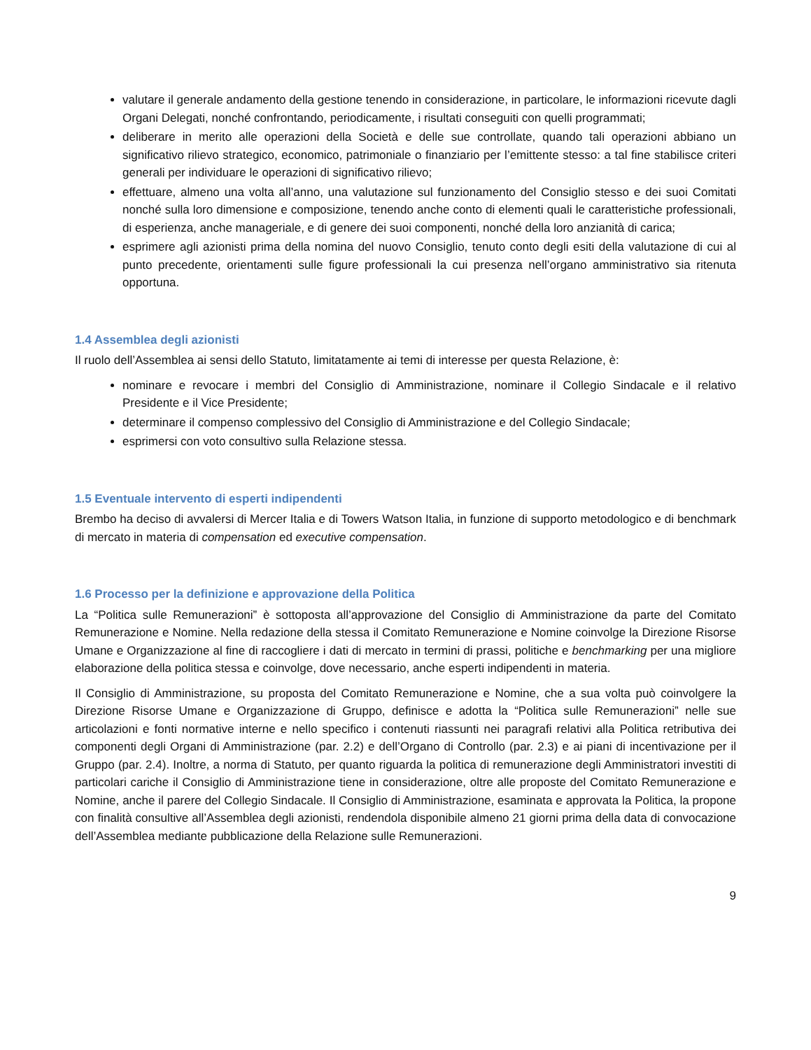valutare il generale andamento della gestione tenendo in considerazione, in particolare, le informazioni ricevute dagli Organi Delegati, nonché confrontando, periodicamente, i risultati conseguiti con quelli programmati;
deliberare in merito alle operazioni della Società e delle sue controllate, quando tali operazioni abbiano un significativo rilievo strategico, economico, patrimoniale o finanziario per l’emittente stesso: a tal fine stabilisce criteri generali per individuare le operazioni di significativo rilievo;
effettuare, almeno una volta all’anno, una valutazione sul funzionamento del Consiglio stesso e dei suoi Comitati nonché sulla loro dimensione e composizione, tenendo anche conto di elementi quali le caratteristiche professionali, di esperienza, anche manageriale, e di genere dei suoi componenti, nonché della loro anzianità di carica;
esprimere agli azionisti prima della nomina del nuovo Consiglio, tenuto conto degli esiti della valutazione di cui al punto precedente, orientamenti sulle figure professionali la cui presenza nell’organo amministrativo sia ritenuta opportuna.
1.4 Assemblea degli azionisti
Il ruolo dell’Assemblea ai sensi dello Statuto, limitatamente ai temi di interesse per questa Relazione, è:
nominare e revocare i membri del Consiglio di Amministrazione, nominare il Collegio Sindacale e il relativo Presidente e il Vice Presidente;
determinare il compenso complessivo del Consiglio di Amministrazione e del Collegio Sindacale;
esprimersi con voto consultivo sulla Relazione stessa.
1.5 Eventuale intervento di esperti indipendenti
Brembo ha deciso di avvalersi di Mercer Italia e di Towers Watson Italia, in funzione di supporto metodologico e di benchmark di mercato in materia di compensation ed executive compensation.
1.6 Processo per la definizione e approvazione della Politica
La “Politica sulle Remunerazioni” è sottoposta all’approvazione del Consiglio di Amministrazione da parte del Comitato Remunerazione e Nomine. Nella redazione della stessa il Comitato Remunerazione e Nomine coinvolge la Direzione Risorse Umane e Organizzazione al fine di raccogliere i dati di mercato in termini di prassi, politiche e benchmarking per una migliore elaborazione della politica stessa e coinvolge, dove necessario, anche esperti indipendenti in materia.
Il Consiglio di Amministrazione, su proposta del Comitato Remunerazione e Nomine, che a sua volta può coinvolgere la Direzione Risorse Umane e Organizzazione di Gruppo, definisce e adotta la “Politica sulle Remunerazioni” nelle sue articolazioni e fonti normative interne e nello specifico i contenuti riassunti nei paragrafi relativi alla Politica retributiva dei componenti degli Organi di Amministrazione (par. 2.2) e dell’Organo di Controllo (par. 2.3) e ai piani di incentivazione per il Gruppo (par. 2.4). Inoltre, a norma di Statuto, per quanto riguarda la politica di remunerazione degli Amministratori investiti di particolari cariche il Consiglio di Amministrazione tiene in considerazione, oltre alle proposte del Comitato Remunerazione e Nomine, anche il parere del Collegio Sindacale. Il Consiglio di Amministrazione, esaminata e approvata la Politica, la propone con finalità consultive all’Assemblea degli azionisti, rendendola disponibile almeno 21 giorni prima della data di convocazione dell’Assemblea mediante pubblicazione della Relazione sulle Remunerazioni.
9